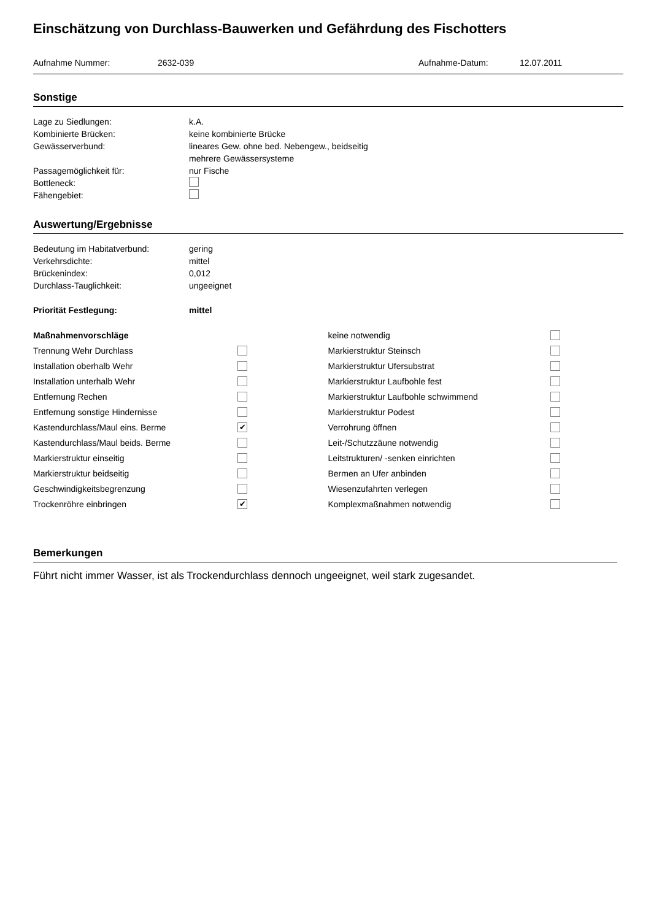Einschätzung von Durchlass-Bauwerken und Gefährdung des Fischotters
Aufnahme Nummer: 2632-039 Aufnahme-Datum: 12.07.2011
Sonstige
Lage zu Siedlungen: k.A.
Kombinierte Brücken: keine kombinierte Brücke
Gewässerverbund: lineares Gew. ohne bed. Nebengew., beidseitig
mehrere Gewässersysteme
Passagemöglichkeit für: nur Fische
Bottleneck:
Fähengebiet:
Auswertung/Ergebnisse
Bedeutung im Habitatverbund: gering
Verkehrsdichte: mittel
Brückenindex: 0,012
Durchlass-Tauglichkeit: ungeeignet
Priorität Festlegung: mittel
Maßnahmenvorschläge
Trennung Wehr Durchlass
Installation oberhalb Wehr
Installation unterhalb Wehr
Entfernung Rechen
Entfernung sonstige Hindernisse
Kastendurchlass/Maul eins. Berme ✔
Kastendurchlass/Maul beids. Berme
Markierstruktur einseitig
Markierstruktur beidseitig
Geschwindigkeitsbegrenzung
Trockenröhre einbringen ✔
keine notwendig
Markierstruktur Steinsch
Markierstruktur Ufersubstrat
Markierstruktur Laufbohle fest
Markierstruktur Laufbohle schwimmend
Markierstruktur Podest
Verrohrung öffnen
Leit-/Schutzzäune notwendig
Leitstrukturen/ -senken einrichten
Bermen an Ufer anbinden
Wiesenzufahrten verlegen
Komplexmaßnahmen notwendig
Bemerkungen
Führt nicht immer Wasser, ist als Trockendurchlass dennoch ungeeignet, weil stark zugesandet.